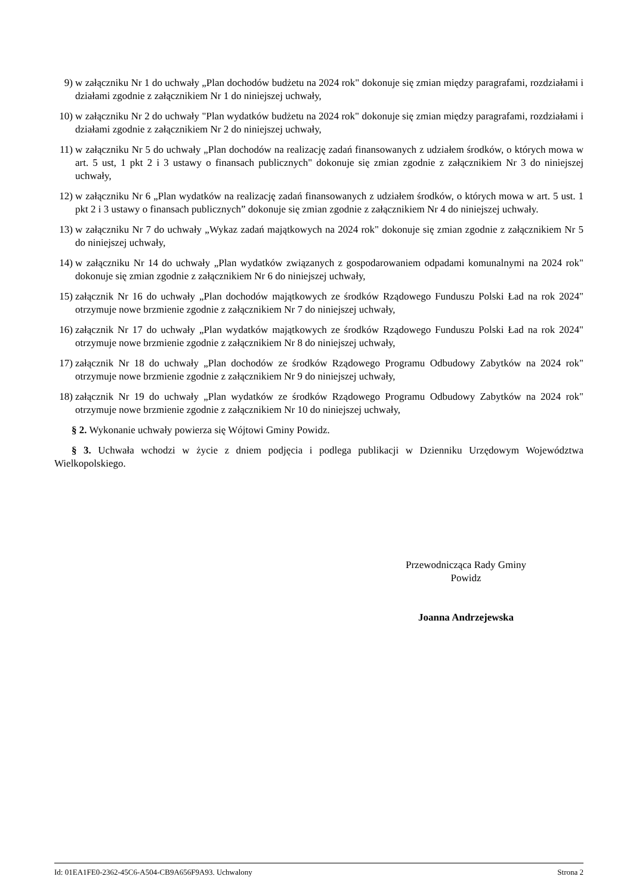9) w załączniku Nr 1 do uchwały „Plan dochodów budżetu na 2024 rok" dokonuje się zmian między paragrafami, rozdziałami i działami zgodnie z załącznikiem Nr 1 do niniejszej uchwały,
10) w załączniku Nr 2 do uchwały "Plan wydatków budżetu na 2024 rok" dokonuje się zmian między paragrafami, rozdziałami i działami zgodnie z załącznikiem Nr 2 do niniejszej uchwały,
11) w załączniku Nr 5 do uchwały „Plan dochodów na realizację zadań finansowanych z udziałem środków, o których mowa w art. 5 ust, 1 pkt 2 i 3 ustawy o finansach publicznych" dokonuje się zmian zgodnie z załącznikiem Nr 3 do niniejszej uchwały,
12) w załączniku Nr 6 „Plan wydatków na realizację zadań finansowanych z udziałem środków, o których mowa w art. 5 ust. 1 pkt 2 i 3 ustawy o finansach publicznych” dokonuje się zmian zgodnie z załącznikiem Nr 4 do niniejszej uchwały.
13) w załączniku Nr 7 do uchwały „Wykaz zadań majątkowych na 2024 rok" dokonuje się zmian zgodnie z załącznikiem Nr 5 do niniejszej uchwały,
14) w załączniku Nr 14 do uchwały „Plan wydatków związanych z gospodarowaniem odpadami komunalnymi na 2024 rok" dokonuje się zmian zgodnie z załącznikiem Nr 6 do niniejszej uchwały,
15) załącznik Nr 16 do uchwały „Plan dochodów majątkowych ze środków Rządowego Funduszu Polski Ład na rok 2024" otrzymuje nowe brzmienie zgodnie z załącznikiem Nr 7 do niniejszej uchwały,
16) załącznik Nr 17 do uchwały „Plan wydatków majątkowych ze środków Rządowego Funduszu Polski Ład na rok 2024" otrzymuje nowe brzmienie zgodnie z załącznikiem Nr 8 do niniejszej uchwały,
17) załącznik Nr 18 do uchwały „Plan dochodów ze środków Rządowego Programu Odbudowy Zabytków na 2024 rok" otrzymuje nowe brzmienie zgodnie z załącznikiem Nr 9 do niniejszej uchwały,
18) załącznik Nr 19 do uchwały „Plan wydatków ze środków Rządowego Programu Odbudowy Zabytków na 2024 rok" otrzymuje nowe brzmienie zgodnie z załącznikiem Nr 10 do niniejszej uchwały,
§ 2. Wykonanie uchwały powierza się Wójtowi Gminy Powidz.
§ 3. Uchwała wchodzi w życie z dniem podjęcia i podlega publikacji w Dzienniku Urzędowym Województwa Wielkopolskiego.
Przewodnicząca Rady Gminy
Powidz
Joanna Andrzejewska
Id: 01EA1FE0-2362-45C6-A504-CB9A656F9A93. Uchwalony Strona 2